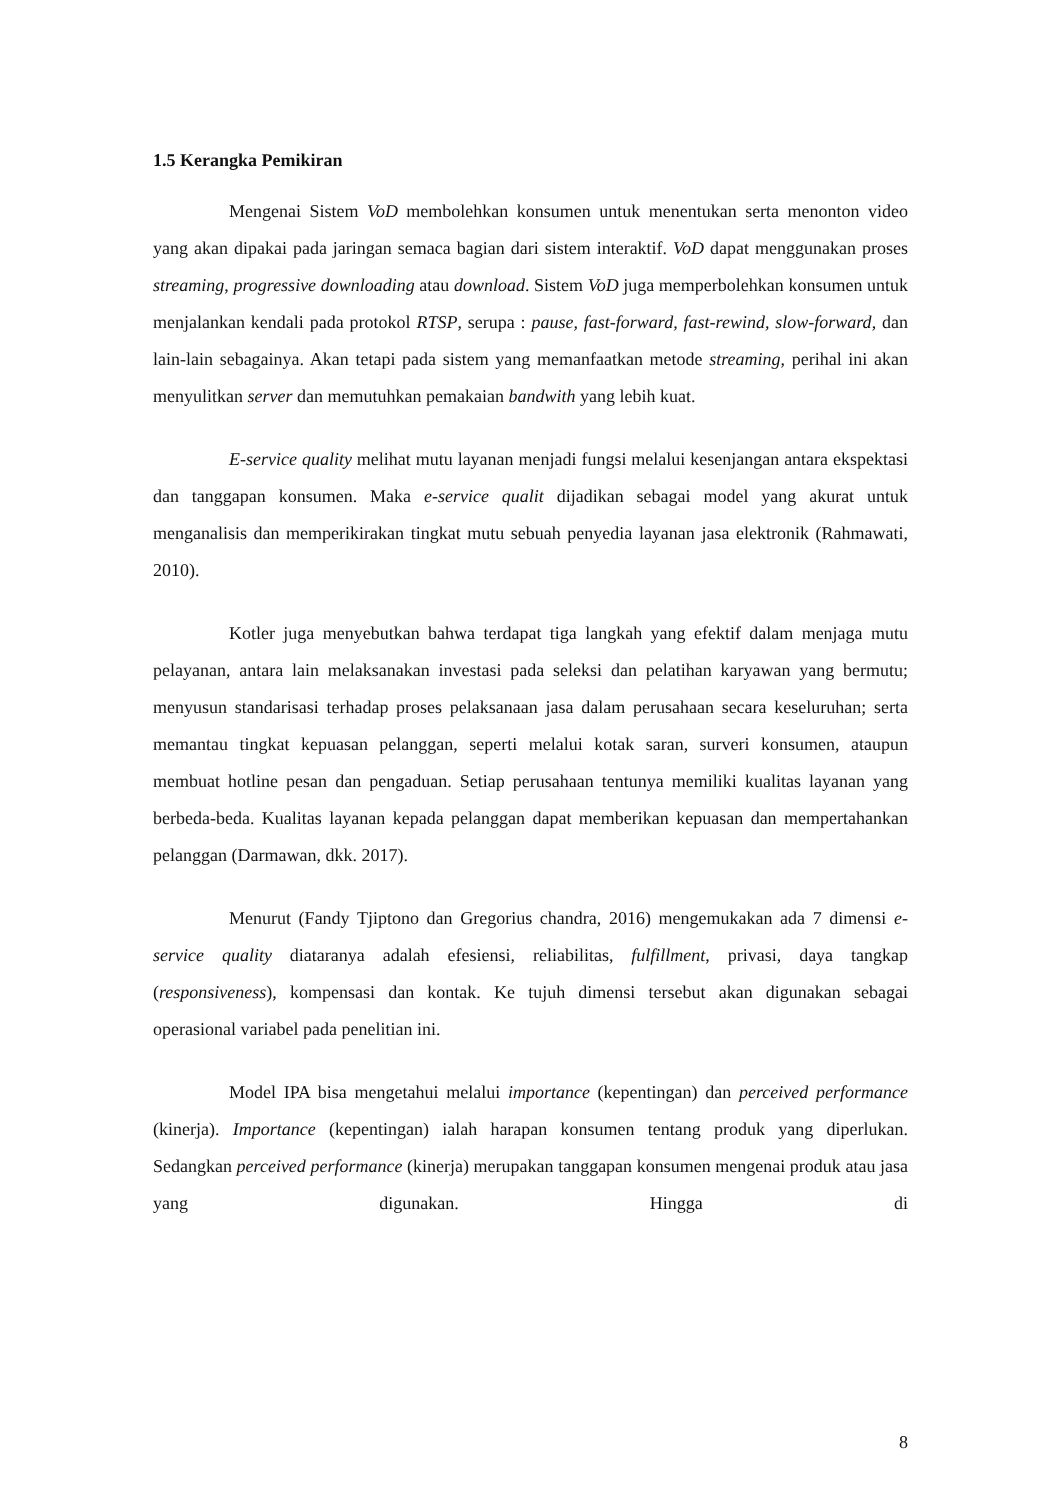1.5 Kerangka Pemikiran
Mengenai Sistem VoD membolehkan konsumen untuk menentukan serta menonton video yang akan dipakai pada jaringan semaca bagian dari sistem interaktif. VoD dapat menggunakan proses streaming, progressive downloading atau download. Sistem VoD juga memperbolehkan konsumen untuk menjalankan kendali pada protokol RTSP, serupa : pause, fast-forward, fast-rewind, slow-forward, dan lain-lain sebagainya. Akan tetapi pada sistem yang memanfaatkan metode streaming, perihal ini akan menyulitkan server dan memutuhkan pemakaian bandwith yang lebih kuat.
E-service quality melihat mutu layanan menjadi fungsi melalui kesenjangan antara ekspektasi dan tanggapan konsumen. Maka e-service qualit dijadikan sebagai model yang akurat untuk menganalisis dan memperikirakan tingkat mutu sebuah penyedia layanan jasa elektronik (Rahmawati, 2010).
Kotler juga menyebutkan bahwa terdapat tiga langkah yang efektif dalam menjaga mutu pelayanan, antara lain melaksanakan investasi pada seleksi dan pelatihan karyawan yang bermutu; menyusun standarisasi terhadap proses pelaksanaan jasa dalam perusahaan secara keseluruhan; serta memantau tingkat kepuasan pelanggan, seperti melalui kotak saran, surveri konsumen, ataupun membuat hotline pesan dan pengaduan. Setiap perusahaan tentunya memiliki kualitas layanan yang berbeda-beda. Kualitas layanan kepada pelanggan dapat memberikan kepuasan dan mempertahankan pelanggan (Darmawan, dkk. 2017).
Menurut (Fandy Tjiptono dan Gregorius chandra, 2016) mengemukakan ada 7 dimensi e-service quality diataranya adalah efesiensi, reliabilitas, fulfillment, privasi, daya tangkap (responsiveness), kompensasi dan kontak. Ke tujuh dimensi tersebut akan digunakan sebagai operasional variabel pada penelitian ini.
Model IPA bisa mengetahui melalui importance (kepentingan) dan perceived performance (kinerja). Importance (kepentingan) ialah harapan konsumen tentang produk yang diperlukan. Sedangkan perceived performance (kinerja) merupakan tanggapan konsumen mengenai produk atau jasa yang digunakan. Hingga di
8